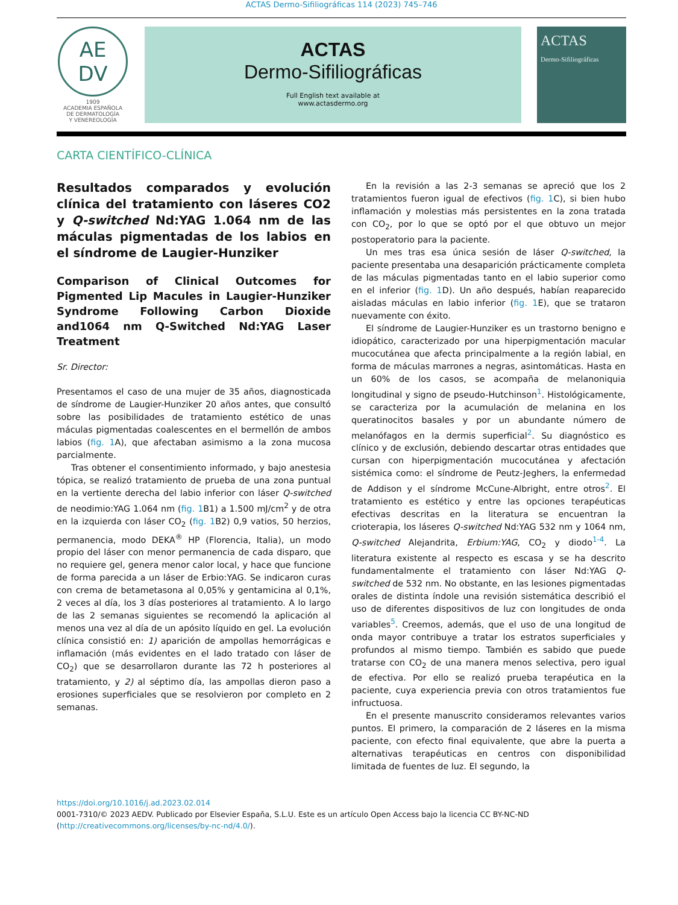ACTAS Dermo-Sifiliográficas 114 (2023) 745–746
AE
DV
1909
ACADEMIA ESPAÑOLA
DE DERMATOLOGÍA
Y VENEREOLOGÍA
ACTAS
Dermo-Sifiliográficas
Full English text available at
www.actasdermo.org
ACTAS
Dermo-Sifiliográficas
CARTA CIENTÍFICO-CLÍNICA
Resultados comparados y evolución clínica del tratamiento con láseres CO2 y Q-switched Nd:YAG 1.064 nm de las máculas pigmentadas de los labios en el síndrome de Laugier-Hunziker
Comparison of Clinical Outcomes for Pigmented Lip Macules in Laugier-Hunziker Syndrome Following Carbon Dioxide and1064 nm Q-Switched Nd:YAG Laser Treatment
Sr. Director:
Presentamos el caso de una mujer de 35 años, diagnosticada de síndrome de Laugier-Hunziker 20 años antes, que consultó sobre las posibilidades de tratamiento estético de unas máculas pigmentadas coalescentes en el bermellón de ambos labios (fig. 1 A), que afectaban asimismo a la zona mucosa parcialmente.
Tras obtener el consentimiento informado, y bajo anestesia tópica, se realizó tratamiento de prueba de una zona puntual en la vertiente derecha del labio inferior con láser Q-switched de neodimio:YAG 1.064 nm (fig. 1 B1) a 1.500 mJ/cm<sup>2</sup> y de otra en la izquierda con láser CO<sub>2</sub> (fig. 1 B2) 0,9 vatios, 50 herzios, permanencia, modo DEKA<sup>®</sup> HP (Florencia, Italia), un modo propio del láser con menor permanencia de cada disparo, que no requiere gel, genera menor calor local, y hace que funcione de forma parecida a un láser de Erbio:YAG. Se indicaron curas con crema de betametasona al 0,05% y gentamicina al 0,1%, 2 veces al día, los 3 días posteriores al tratamiento. A lo largo de las 2 semanas siguientes se recomendó la aplicación al menos una vez al día de un apósito líquido en gel. La evolución clínica consistió en: 1) aparición de ampollas hemorrágicas e inflamación (más evidentes en el lado tratado con láser de CO<sub>2</sub>) que se desarrollaron durante las 72 h posteriores al tratamiento, y 2) al séptimo día, las ampollas dieron paso a erosiones superficiales que se resolvieron por completo en 2 semanas.
En la revisión a las 2-3 semanas se apreció que los 2 tratamientos fueron igual de efectivos (fig. 1 C), si bien hubo inflamación y molestias más persistentes en la zona tratada con CO<sub>2</sub>, por lo que se optó por el que obtuvo un mejor postoperatorio para la paciente.
Un mes tras esa única sesión de láser Q-switched, la paciente presentaba una desaparición prácticamente completa de las máculas pigmentadas tanto en el labio superior como en el inferior (fig. 1 D). Un año después, habían reaparecido aisladas máculas en labio inferior (fig. 1 E), que se trataron nuevamente con éxito.
El síndrome de Laugier-Hunziker es un trastorno benigno e idiopático, caracterizado por una hiperpigmentación macular mucocutánea que afecta principalmente a la región labial, en forma de máculas marrones a negras, asintomáticas. Hasta en un 60% de los casos, se acompaña de melanoniquia longitudinal y signo de pseudo-Hutchinson<sup>1</sup>. Histológicamente, se caracteriza por la acumulación de melanina en los queratinocitos basales y por un abundante número de melanófagos en la dermis superficial<sup>2</sup>. Su diagnóstico es clínico y de exclusión, debiendo descartar otras entidades que cursan con hiperpigmentación mucocutánea y afectación sistémica como: el síndrome de Peutz-Jeghers, la enfermedad de Addison y el síndrome McCune-Albright, entre otros<sup>2</sup>. El tratamiento es estético y entre las opciones terapéuticas efectivas descritas en la literatura se encuentran la crioterapia, los láseres Q-switched Nd:YAG 532 nm y 1064 nm, Q-switched Alejandrita, Erbium:YAG, CO<sub>2</sub> y diodo<sup>1-4</sup>. La literatura existente al respecto es escasa y se ha descrito fundamentalmente el tratamiento con láser Nd:YAG Q-switched de 532 nm. No obstante, en las lesiones pigmentadas orales de distinta índole una revisión sistemática describió el uso de diferentes dispositivos de luz con longitudes de onda variables<sup>5</sup>. Creemos, además, que el uso de una longitud de onda mayor contribuye a tratar los estratos superficiales y profundos al mismo tiempo. También es sabido que puede tratarse con CO<sub>2</sub> de una manera menos selectiva, pero igual de efectiva. Por ello se realizó prueba terapéutica en la paciente, cuya experiencia previa con otros tratamientos fue infructuosa.
En el presente manuscrito consideramos relevantes varios puntos. El primero, la comparación de 2 láseres en la misma paciente, con efecto final equivalente, que abre la puerta a alternativas terapéuticas en centros con disponibilidad limitada de fuentes de luz. El segundo, la
https://doi.org/10.1016/j.ad.2023.02.014
0001-7310/© 2023 AEDV. Publicado por Elsevier España, S.L.U. Este es un artículo Open Access bajo la licencia CC BY-NC-ND (http://creativecommons.org/licenses/by-nc-nd/4.0/).